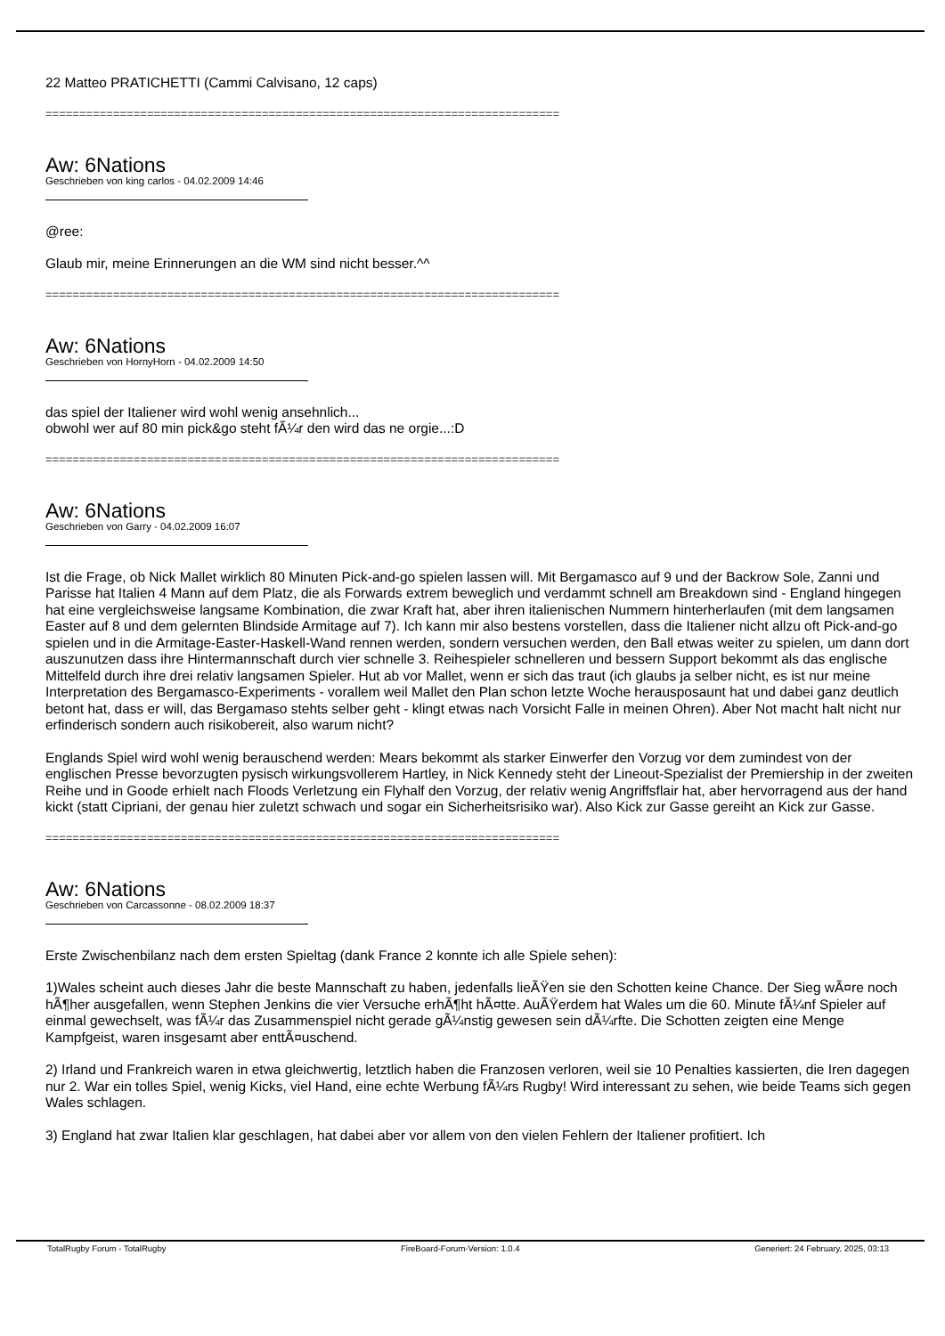22 Matteo PRATICHETTI (Cammi Calvisano, 12 caps)
============================================================================
Aw: 6Nations
Geschrieben von king carlos - 04.02.2009 14:46
@ree:
Glaub mir, meine Erinnerungen an die WM sind nicht besser.^^
============================================================================
Aw: 6Nations
Geschrieben von HornyHorn - 04.02.2009 14:50
das spiel der Italiener wird wohl wenig ansehnlich...
obwohl wer auf 80 min pick&go steht fÃ¼r den wird das ne orgie...:D
============================================================================
Aw: 6Nations
Geschrieben von Garry - 04.02.2009 16:07
Ist die Frage, ob Nick Mallet wirklich 80 Minuten Pick-and-go spielen lassen will. Mit Bergamasco auf 9 und der Backrow Sole, Zanni und Parisse hat Italien 4 Mann auf dem Platz, die als Forwards extrem beweglich und verdammt schnell am Breakdown sind - England hingegen hat eine vergleichsweise langsame Kombination, die zwar Kraft hat, aber ihren italienischen Nummern hinterherlaufen (mit dem langsamen Easter auf 8 und dem gelernten Blindside Armitage auf 7). Ich kann mir also bestens vorstellen, dass die Italiener nicht allzu oft Pick-and-go spielen und in die Armitage-Easter-Haskell-Wand rennen werden, sondern versuchen werden, den Ball etwas weiter zu spielen, um dann dort auszunutzen dass ihre Hintermannschaft durch vier schnelle 3. Reihespieler schnelleren und bessern Support bekommt als das englische Mittelfeld durch ihre drei relativ langsamen Spieler. Hut ab vor Mallet, wenn er sich das traut (ich glaubs ja selber nicht, es ist nur meine Interpretation des Bergamasco-Experiments - vorallem weil Mallet den Plan schon letzte Woche herausposaunt hat und dabei ganz deutlich betont hat, dass er will, das Bergamaso stehts selber geht - klingt etwas nach Vorsicht Falle in meinen Ohren). Aber Not macht halt nicht nur erfinderisch sondern auch risikobereit, also warum nicht?
Englands Spiel wird wohl wenig berauschend werden: Mears bekommt als starker Einwerfer den Vorzug vor dem zumindest von der englischen Presse bevorzugten pysisch wirkungsvollerem Hartley, in Nick Kennedy steht der Lineout-Spezialist der Premiership in der zweiten Reihe und in Goode erhielt nach Floods Verletzung ein Flyhalf den Vorzug, der relativ wenig Angriffsflair hat, aber hervorragend aus der hand kickt (statt Cipriani, der genau hier zuletzt schwach und sogar ein Sicherheitsrisiko war). Also Kick zur Gasse gereiht an Kick zur Gasse.
============================================================================
Aw: 6Nations
Geschrieben von Carcassonne - 08.02.2009 18:37
Erste Zwischenbilanz nach dem ersten Spieltag (dank France 2 konnte ich alle Spiele sehen):
1)Wales scheint auch dieses Jahr die beste Mannschaft zu haben, jedenfalls lieÃŸen sie den Schotten keine Chance. Der Sieg wÃ¤re noch hÃ¶her ausgefallen, wenn Stephen Jenkins die vier Versuche erhÃ¶ht hÃ¤tte. AuÃŸerdem hat Wales um die 60. Minute fÃ¼nf Spieler auf einmal gewechselt, was fÃ¼r das Zusammenspiel nicht gerade gÃ¼nstig gewesen sein dÃ¼rfte. Die Schotten zeigten eine Menge Kampfgeist, waren insgesamt aber enttÃ¤uschend.
2) Irland und Frankreich waren in etwa gleichwertig, letztlich haben die Franzosen verloren, weil sie 10 Penalties kassierten, die Iren dagegen nur 2. War ein tolles Spiel, wenig Kicks, viel Hand, eine echte Werbung fÃ¼rs Rugby! Wird interessant zu sehen, wie beide Teams sich gegen Wales schlagen.
3) England hat zwar Italien klar geschlagen, hat dabei aber vor allem von den vielen Fehlern der Italiener profitiert. Ich
TotalRugby Forum - TotalRugby FireBoard-Forum-Version: 1.0.4 Generiert: 24 February, 2025, 03:13